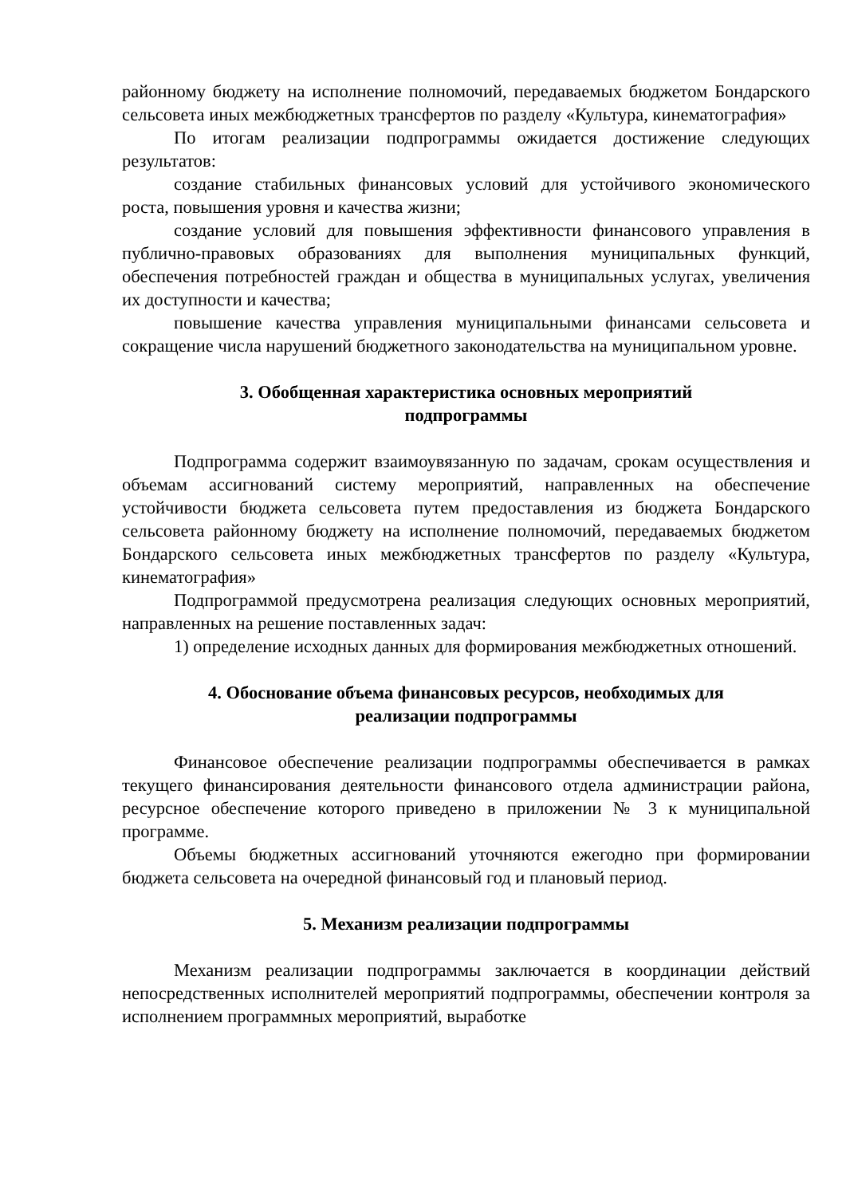районному бюджету на исполнение полномочий, передаваемых бюджетом Бондарского сельсовета иных межбюджетных трансфертов по разделу «Культура, кинематография»
По итогам реализации подпрограммы ожидается достижение следующих результатов:
создание стабильных финансовых условий для устойчивого экономического роста, повышения уровня и качества жизни;
создание условий для повышения эффективности финансового управления в публично-правовых образованиях для выполнения муниципальных функций, обеспечения потребностей граждан и общества в муниципальных услугах, увеличения их доступности и качества;
повышение качества управления муниципальными финансами сельсовета и сокращение числа нарушений бюджетного законодательства на муниципальном уровне.
3. Обобщенная характеристика основных мероприятий
подпрограммы
Подпрограмма содержит взаимоувязанную по задачам, срокам осуществления и объемам ассигнований систему мероприятий, направленных на обеспечение устойчивости бюджета сельсовета путем предоставления из бюджета Бондарского сельсовета районному бюджету на исполнение полномочий, передаваемых бюджетом Бондарского сельсовета иных межбюджетных трансфертов по разделу «Культура, кинематография»
Подпрограммой предусмотрена реализация следующих основных мероприятий, направленных на решение поставленных задач:
1) определение исходных данных для формирования межбюджетных отношений.
4. Обоснование объема финансовых ресурсов, необходимых для
реализации подпрограммы
Финансовое обеспечение реализации подпрограммы обеспечивается в рамках текущего финансирования деятельности финансового отдела администрации района, ресурсное обеспечение которого приведено в приложении № 3 к муниципальной программе.
Объемы бюджетных ассигнований уточняются ежегодно при формировании бюджета сельсовета на очередной финансовый год и плановый период.
5. Механизм реализации подпрограммы
Механизм реализации подпрограммы заключается в координации действий непосредственных исполнителей мероприятий подпрограммы, обеспечении контроля за исполнением программных мероприятий, выработке